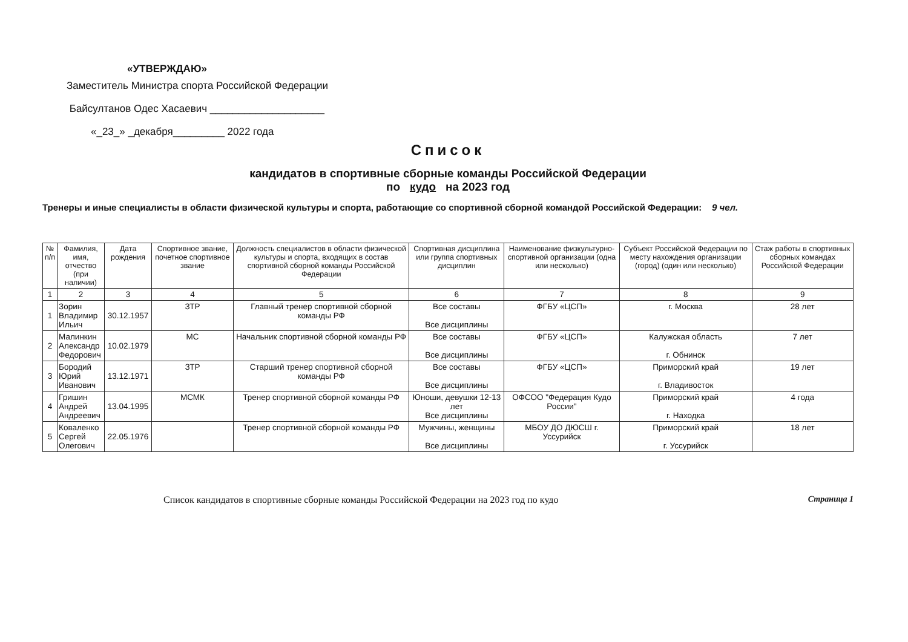«УТВЕРЖДАЮ»
Заместитель Министра спорта Российской Федерации
Байсултанов Одес Хасаевич ____________________
«_23_» _декабря_________ 2022 года
Список
кандидатов в спортивные сборные команды Российской Федерации
по кудо на 2023 год
Тренеры и иные специалисты в области физической культуры и спорта, работающие со спортивной сборной командой Российской Федерации: 9 чел.
| № п/п | Фамилия, имя, отчество (при наличии) | Дата рождения | Спортивное звание, почетное спортивное звание | Должность специалистов в области физической культуры и спорта, входящих в состав спортивной сборной команды Российской Федерации | Спортивная дисциплина или группа спортивных дисциплин | Наименование физкультурно-спортивной организации (одна или несколько) | Субъект Российской Федерации по месту нахождения организации (город) (один или несколько) | Стаж работы в спортивных сборных командах Российской Федерации |
| --- | --- | --- | --- | --- | --- | --- | --- | --- |
| 1 | 2 | 3 | 4 | 5 | 6 | 7 | 8 | 9 |
| 1 | Зорин Владимир Ильич | 30.12.1957 | ЗТР | Главный тренер спортивной сборной команды РФ | Все составы Все дисциплины | ФГБУ «ЦСП» | г. Москва | 28 лет |
| 2 | Малинкин Александр Федорович | 10.02.1979 | МС | Начальник спортивной сборной команды РФ | Все составы Все дисциплины | ФГБУ «ЦСП» | Калужская область г. Обнинск | 7 лет |
| 3 | Бородий Юрий Иванович | 13.12.1971 | ЗТР | Старший тренер спортивной сборной команды РФ | Все составы Все дисциплины | ФГБУ «ЦСП» | Приморский край г. Владивосток | 19 лет |
| 4 | Гришин Андрей Андреевич | 13.04.1995 | МСМК | Тренер спортивной сборной команды РФ | Юноши, девушки 12-13 лет Все дисциплины | ОФСОО "Федерация Кудо России" | Приморский край г. Находка | 4 года |
| 5 | Коваленко Сергей Олегович | 22.05.1976 | | Тренер спортивной сборной команды РФ | Мужчины, женщины Все дисциплины | МБОУ ДО ДЮСШ г. Уссурийск | Приморский край г. Уссурийск | 18 лет |
Список кандидатов в спортивные сборные команды Российской Федерации на 2023 год по кудо Страница 1